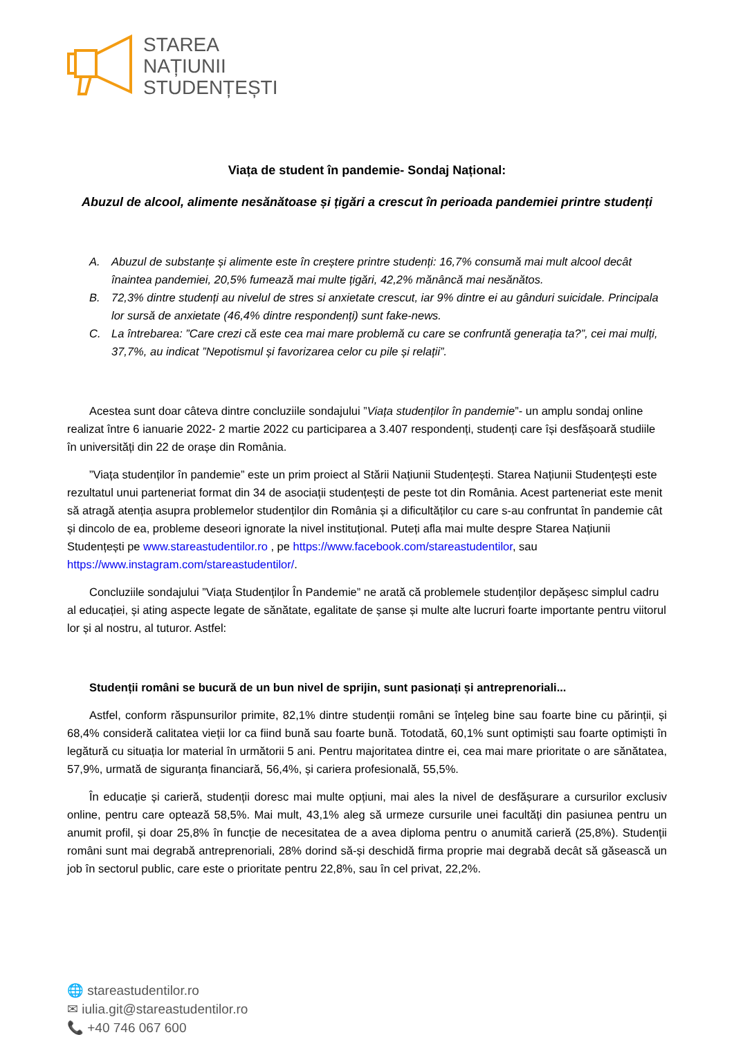STAREA
NAȚIUNII
STUDENȚEȘTI
Viața de student în pandemie- Sondaj Național:
Abuzul de alcool, alimente nesănătoase și țigări a crescut în perioada pandemiei printre studenți
A. Abuzul de substanțe și alimente este în creștere printre studenți: 16,7% consumă mai mult alcool decât înaintea pandemiei, 20,5% fumează mai multe țigări, 42,2% mănâncă mai nesănătos.
B. 72,3% dintre studenți au nivelul de stres si anxietate crescut, iar 9% dintre ei au gânduri suicidale. Principala lor sursă de anxietate (46,4% dintre respondenți) sunt fake-news.
C. La întrebarea: ”Care crezi că este cea mai mare problemă cu care se confruntă generația ta?”, cei mai mulți, 37,7%, au indicat ”Nepotismul și favorizarea celor cu pile și relații”.
Acestea sunt doar câteva dintre concluziile sondajului ”Viața studenților în pandemie”- un amplu sondaj online realizat între 6 ianuarie 2022- 2 martie 2022 cu participarea a 3.407 respondenți, studenți care își desfășoară studiile în universități din 22 de orașe din România.
”Viața studenților în pandemie” este un prim proiect al Stării Națiunii Studențești. Starea Națiunii Studențești este rezultatul unui parteneriat format din 34 de asociații studențești de peste tot din România. Acest parteneriat este menit să atragă atenția asupra problemelor studenților din România și a dificultăților cu care s-au confruntat în pandemie cât și dincolo de ea, probleme deseori ignorate la nivel instituțional. Puteți afla mai multe despre Starea Națiunii Studențești pe www.stareastudentilor.ro , pe https://www.facebook.com/stareastudentilor, sau https://www.instagram.com/stareastudentilor/.
Concluziile sondajului ”Viața Studenților În Pandemie” ne arată că problemele studenților depășesc simplul cadru al educației, și ating aspecte legate de sănătate, egalitate de șanse și multe alte lucruri foarte importante pentru viitorul lor și al nostru, al tuturor. Astfel:
Studenții români se bucură de un bun nivel de sprijin, sunt pasionați și antreprenoriali...
Astfel, conform răspunsurilor primite, 82,1% dintre studenții români se înțeleg bine sau foarte bine cu părinții, și 68,4% consideră calitatea vieții lor ca fiind bună sau foarte bună. Totodată, 60,1% sunt optimiști sau foarte optimiști în legătură cu situația lor material în următorii 5 ani. Pentru majoritatea dintre ei, cea mai mare prioritate o are sănătatea, 57,9%, urmată de siguranța financiară, 56,4%, și cariera profesională, 55,5%.
În educație și carieră, studenții doresc mai multe opțiuni, mai ales la nivel de desfășurare a cursurilor exclusiv online, pentru care optează 58,5%. Mai mult, 43,1% aleg să urmeze cursurile unei facultăți din pasiunea pentru un anumit profil, și doar 25,8% în funcție de necesitatea de a avea diploma pentru o anumită carieră (25,8%). Studenții români sunt mai degrabă antreprenoriali, 28% dorind să-și deschidă firma proprie mai degrabă decât să găsească un job în sectorul public, care este o prioritate pentru 22,8%, sau în cel privat, 22,2%.
🌐 stareastudentilor.ro
✉ iulia.git@stareastudentilor.ro
📞 +40 746 067 600